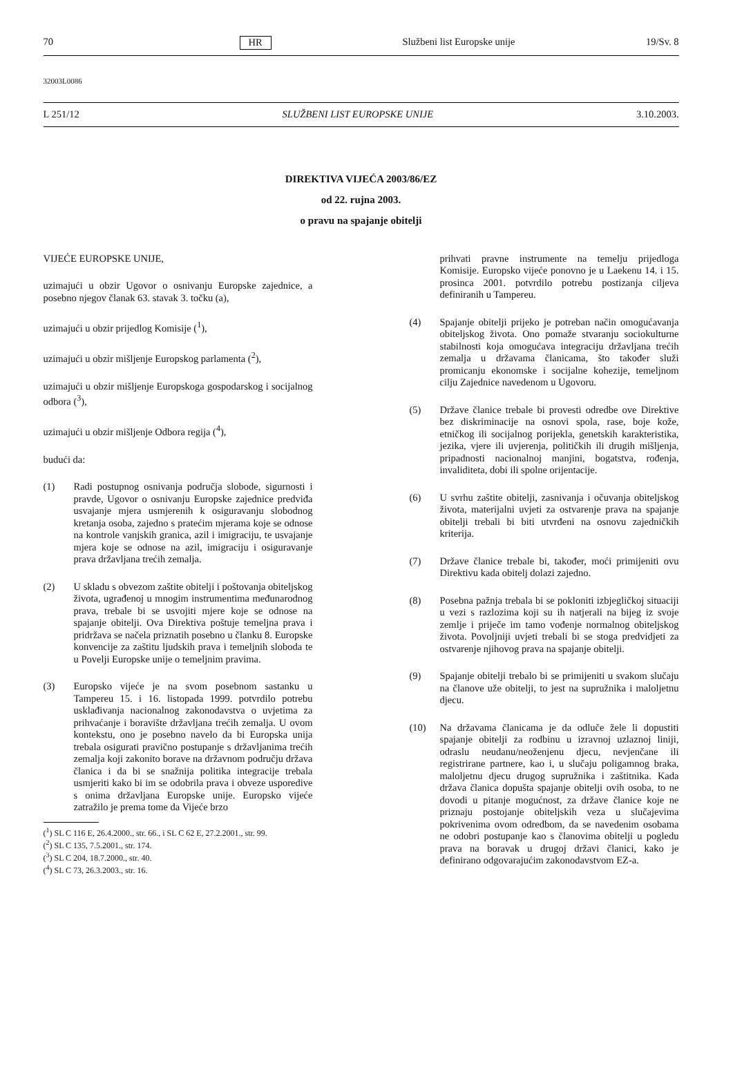70 HR Službeni list Europske unije 19/Sv. 8
32003L0086
L 251/12 SLUŽBENI LIST EUROPSKE UNIJE 3.10.2003.
DIREKTIVA VIJEĆA 2003/86/EZ
od 22. rujna 2003.
o pravu na spajanje obitelji
VIJEĆE EUROPSKE UNIJE,
uzimajući u obzir Ugovor o osnivanju Europske zajednice, a posebno njegov članak 63. stavak 3. točku (a),
uzimajući u obzir prijedlog Komisije (<sup>1</sup>),
uzimajući u obzir mišljenje Europskog parlamenta (<sup>2</sup>),
uzimajući u obzir mišljenje Europskoga gospodarskog i socijalnog odbora (<sup>3</sup>),
uzimajući u obzir mišljenje Odbora regija (<sup>4</sup>),
budući da:
(1) Radi postupnog osnivanja područja slobode, sigurnosti i pravde, Ugovor o osnivanju Europske zajednice predviđa usvajanje mjera usmjerenih k osiguravanju slobodnog kretanja osoba, zajedno s pratećim mjerama koje se odnose na kontrole vanjskih granica, azil i imigraciju, te usvajanje mjera koje se odnose na azil, imigraciju i osiguravanje prava državljana trećih zemalja.
(2) U skladu s obvezom zaštite obitelji i poštovanja obiteljskog života, ugrađenoj u mnogim instrumentima međunarodnog prava, trebale bi se usvojiti mjere koje se odnose na spajanje obitelji. Ova Direktiva poštuje temeljna prava i pridržava se načela priznatih posebno u članku 8. Europske konvencije za zaštitu ljudskih prava i temeljnih sloboda te u Povelji Europske unije o temeljnim pravima.
(3) Europsko vijeće je na svom posebnom sastanku u Tampereu 15. i 16. listopada 1999. potvrdilo potrebu usklađivanja nacionalnog zakonodavstva o uvjetima za prihvaćanje i boravište državljana trećih zemalja. U ovom kontekstu, ono je posebno navelo da bi Europska unija trebala osigurati pravično postupanje s državljanima trećih zemalja koji zakonito borave na državnom području država članica i da bi se snažnija politika integracije trebala usmjeriti kako bi im se odobrila prava i obveze usporedive s onima državljana Europske unije. Europsko vijeće zatražilo je prema tome da Vijeće brzo
(<sup>1</sup>) SL C 116 E, 26.4.2000., str. 66., i SL C 62 E, 27.2.2001., str. 99.
(<sup>2</sup>) SL C 135, 7.5.2001., str. 174.
(<sup>3</sup>) SL C 204, 18.7.2000., str. 40.
(<sup>4</sup>) SL C 73, 26.3.2003., str. 16.
prihvati pravne instrumente na temelju prijedloga Komisije. Europsko vijeće ponovno je u Laekenu 14. i 15. prosinca 2001. potvrdilo potrebu postizanja ciljeva definiranih u Tampereu.
(4) Spajanje obitelji prijeko je potreban način omogućavanja obiteljskog života. Ono pomaže stvaranju sociokulturne stabilnosti koja omogućava integraciju državljana trećih zemalja u državama članicama, što također služi promicanju ekonomske i socijalne kohezije, temeljnom cilju Zajednice navedenom u Ugovoru.
(5) Države članice trebale bi provesti odredbe ove Direktive bez diskriminacije na osnovi spola, rase, boje kože, etničkog ili socijalnog porijekla, genetskih karakteristika, jezika, vjere ili uvjerenja, političkih ili drugih mišljenja, pripadnosti nacionalnoj manjini, bogatstva, rođenja, invaliditeta, dobi ili spolne orijentacije.
(6) U svrhu zaštite obitelji, zasnivanja i očuvanja obiteljskog života, materijalni uvjeti za ostvarenje prava na spajanje obitelji trebali bi biti utvrđeni na osnovu zajedničkih kriterija.
(7) Države članice trebale bi, također, moći primijeniti ovu Direktivu kada obitelj dolazi zajedno.
(8) Posebna pažnja trebala bi se pokloniti izbjegličkoj situaciji u vezi s razlozima koji su ih natjerali na bijeg iz svoje zemlje i priječe im tamo vođenje normalnog obiteljskog života. Povoljniji uvjeti trebali bi se stoga predvidjeti za ostvarenje njihovog prava na spajanje obitelji.
(9) Spajanje obitelji trebalo bi se primijeniti u svakom slučaju na članove uže obitelji, to jest na supružnika i maloljetnu djecu.
(10) Na državama članicama je da odluče žele li dopustiti spajanje obitelji za rodbinu u izravnoj uzlaznoj liniji, odraslu neudanu/neoženjenu djecu, nevjenčane ili registrirane partnere, kao i, u slučaju poligamnog braka, maloljetnu djecu drugog supružnika i zaštitnika. Kada država članica dopušta spajanje obitelji ovih osoba, to ne dovodi u pitanje mogućnost, za države članice koje ne priznaju postojanje obiteljskih veza u slučajevima pokrivenima ovom odredbom, da se navedenim osobama ne odobri postupanje kao s članovima obitelji u pogledu prava na boravak u drugoj državi članici, kako je definirano odgovarajućim zakonodavstvom EZ-a.